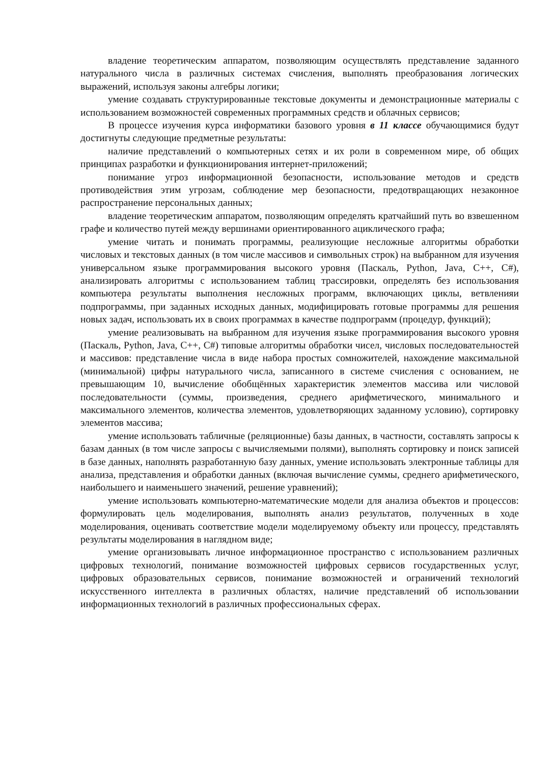владение теоретическим аппаратом, позволяющим осуществлять представление заданного натурального числа в различных системах счисления, выполнять преобразования логических выражений, используя законы алгебры логики;
умение создавать структурированные текстовые документы и демонстрационные материалы с использованием возможностей современных программных средств и облачных сервисов;
В процессе изучения курса информатики базового уровня в 11 классе обучающимися будут достигнуты следующие предметные результаты:
наличие представлений о компьютерных сетях и их роли в современном мире, об общих принципах разработки и функционирования интернет-приложений;
понимание угроз информационной безопасности, использование методов и средств противодействия этим угрозам, соблюдение мер безопасности, предотвращающих незаконное распространение персональных данных;
владение теоретическим аппаратом, позволяющим определять кратчайший путь во взвешенном графе и количество путей между вершинами ориентированного ациклического графа;
умение читать и понимать программы, реализующие несложные алгоритмы обработки числовых и текстовых данных (в том числе массивов и символьных строк) на выбранном для изучения универсальном языке программирования высокого уровня (Паскаль, Python, Java, C++, C#), анализировать алгоритмы с использованием таблиц трассировки, определять без использования компьютера результаты выполнения несложных программ, включающих циклы, ветвленияи подпрограммы, при заданных исходных данных, модифицировать готовые программы для решения новых задач, использовать их в своих программах в качестве подпрограмм (процедур, функций);
умение реализовывать на выбранном для изучения языке программирования высокого уровня (Паскаль, Python, Java, C++, C#) типовые алгоритмы обработки чисел, числовых последовательностей и массивов: представление числа в виде набора простых сомножителей, нахождение максимальной (минимальной) цифры натурального числа, записанного в системе счисления с основанием, не превышающим 10, вычисление обобщённых характеристик элементов массива или числовой последовательности (суммы, произведения, среднего арифметического, минимального и максимального элементов, количества элементов, удовлетворяющих заданному условию), сортировку элементов массива;
умение использовать табличные (реляционные) базы данных, в частности, составлять запросы к базам данных (в том числе запросы с вычисляемыми полями), выполнять сортировку и поиск записей в базе данных, наполнять разработанную базу данных, умение использовать электронные таблицы для анализа, представления и обработки данных (включая вычисление суммы, среднего арифметического, наибольшего и наименьшего значений, решение уравнений);
умение использовать компьютерно-математические модели для анализа объектов и процессов: формулировать цель моделирования, выполнять анализ результатов, полученных в ходе моделирования, оценивать соответствие модели моделируемому объекту или процессу, представлять результаты моделирования в наглядном виде;
умение организовывать личное информационное пространство с использованием различных цифровых технологий, понимание возможностей цифровых сервисов государственных услуг, цифровых образовательных сервисов, понимание возможностей и ограничений технологий искусственного интеллекта в различных областях, наличие представлений об использовании информационных технологий в различных профессиональных сферах.